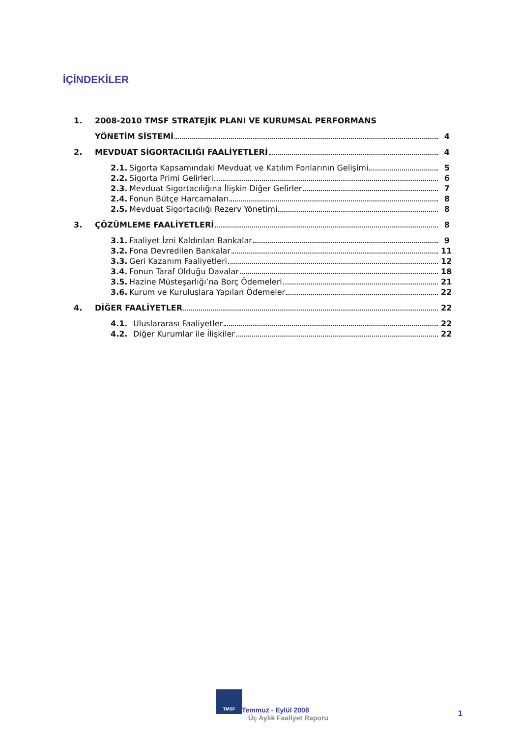İÇİNDEKİLER
1. 2008-2010 TMSF STRATEJİK PLANI VE KURUMSAL PERFORMANS
YÖNETİM SİSTEMİ 4
2. MEVDUAT SİGORTACILIĞI FAALİYETLERİ 4
2.1. Sigorta Kapsamındaki Mevduat ve Katılım Fonlarının Gelişimi 5
2.2. Sigorta Primi Gelirleri 6
2.3. Mevduat Sigortacılığına İlişkin Diğer Gelirler 7
2.4. Fonun Bütçe Harcamaları 8
2.5. Mevduat Sigortacılığı Rezerv Yönetimi 8
3. ÇÖZÜMLEME FAALİYETLERİ 8
3.1. Faaliyet İzni Kaldırılan Bankalar 9
3.2. Fona Devredilen Bankalar 11
3.3. Geri Kazanım Faaliyetleri 12
3.4. Fonun Taraf Olduğu Davalar 18
3.5. Hazine Müsteşarlığı’na Borç Ödemeleri 21
3.6. Kurum ve Kuruluşlara Yapılan Ödemeler 22
4. DİĞER FAALİYETLER 22
4.1. Uluslararası Faaliyetler 22
4.2. Diğer Kurumlar ile İlişkiler 22
TMSF Temmuz - Eylül 2008
Üç Aylık Faaliyet Raporu
1